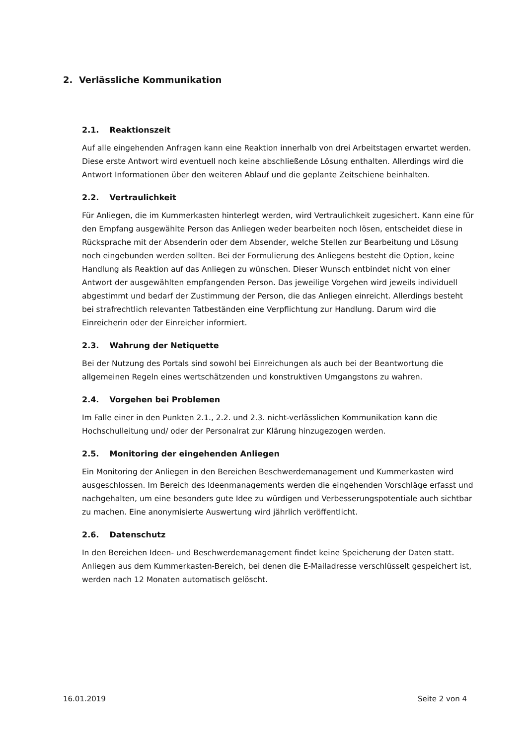2. Verlässliche Kommunikation
2.1. Reaktionszeit
Auf alle eingehenden Anfragen kann eine Reaktion innerhalb von drei Arbeitstagen erwartet werden. Diese erste Antwort wird eventuell noch keine abschließende Lösung enthalten. Allerdings wird die Antwort Informationen über den weiteren Ablauf und die geplante Zeitschiene beinhalten.
2.2. Vertraulichkeit
Für Anliegen, die im Kummerkasten hinterlegt werden, wird Vertraulichkeit zugesichert. Kann eine für den Empfang ausgewählte Person das Anliegen weder bearbeiten noch lösen, entscheidet diese in Rücksprache mit der Absenderin oder dem Absender, welche Stellen zur Bearbeitung und Lösung noch eingebunden werden sollten. Bei der Formulierung des Anliegens besteht die Option, keine Handlung als Reaktion auf das Anliegen zu wünschen. Dieser Wunsch entbindet nicht von einer Antwort der ausgewählten empfangenden Person. Das jeweilige Vorgehen wird jeweils individuell abgestimmt und bedarf der Zustimmung der Person, die das Anliegen einreicht. Allerdings besteht bei strafrechtlich relevanten Tatbeständen eine Verpflichtung zur Handlung. Darum wird die Einreicherin oder der Einreicher informiert.
2.3. Wahrung der Netiquette
Bei der Nutzung des Portals sind sowohl bei Einreichungen als auch bei der Beantwortung die allgemeinen Regeln eines wertschätzenden und konstruktiven Umgangstons zu wahren.
2.4. Vorgehen bei Problemen
Im Falle einer in den Punkten 2.1., 2.2. und 2.3. nicht-verlässlichen Kommunikation kann die Hochschulleitung und/ oder der Personalrat zur Klärung hinzugezogen werden.
2.5. Monitoring der eingehenden Anliegen
Ein Monitoring der Anliegen in den Bereichen Beschwerdemanagement und Kummerkasten wird ausgeschlossen. Im Bereich des Ideenmanagements werden die eingehenden Vorschläge erfasst und nachgehalten, um eine besonders gute Idee zu würdigen und Verbesserungspotentiale auch sichtbar zu machen. Eine anonymisierte Auswertung wird jährlich veröffentlicht.
2.6. Datenschutz
In den Bereichen Ideen- und Beschwerdemanagement findet keine Speicherung der Daten statt. Anliegen aus dem Kummerkasten-Bereich, bei denen die E-Mailadresse verschlüsselt gespeichert ist, werden nach 12 Monaten automatisch gelöscht.
16.01.2019 Seite 2 von 4